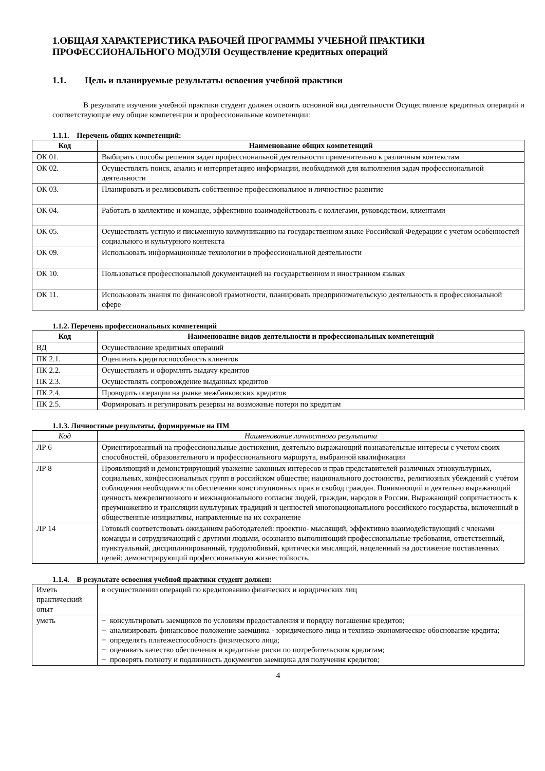1.ОБЩАЯ ХАРАКТЕРИСТИКА РАБОЧЕЙ ПРОГРАММЫ УЧЕБНОЙ ПРАКТИКИ ПРОФЕССИОНАЛЬНОГО МОДУЛЯ Осуществление кредитных операций
1.1. Цель и планируемые результаты освоения учебной практики
В результате изучения учебной практики студент должен освоить основной вид деятельности Осуществление кредитных операций и соответствующие ему общие компетенции и профессиональные компетенции:
1.1.1. Перечень общих компетенций:
| Код | Наименование общих компетенций |
| --- | --- |
| ОК 01. | Выбирать способы решения задач профессиональной деятельности применительно к различным контекстам |
| ОК 02. | Осуществлять поиск, анализ и интерпретацию информации, необходимой для выполнения задач профессиональной деятельности |
| ОК 03. | Планировать и реализовывать собственное профессиональное и личностное развитие |
| ОК 04. | Работать в коллективе и команде, эффективно взаимодействовать с коллегами, руководством, клиентами |
| ОК 05. | Осуществлять устную и письменную коммуникацию на государственном языке Российской Федерации с учетом особенностей социального и культурного контекста |
| ОК 09. | Использовать информационные технологии в профессиональной деятельности |
| ОК 10. | Пользоваться профессиональной документацией на государственном и иностранном языках |
| ОК 11. | Использовать знания по финансовой грамотности, планировать предпринимательскую деятельность в профессиональной сфере |
1.1.2. Перечень профессиональных компетенций
| Код | Наименование видов деятельности и профессиональных компетенций |
| --- | --- |
| ВД | Осуществление кредитных операций |
| ПК 2.1. | Оценивать кредитоспособность клиентов |
| ПК 2.2. | Осуществлять и оформлять выдачу кредитов |
| ПК 2.3. | Осуществлять сопровождение выданных кредитов |
| ПК 2.4. | Проводить операции на рынке межбанковских кредитов |
| ПК 2.5. | Формировать и регулировать резервы на возможные потери по кредитам |
1.1.3. Личностные результаты, формируемые на ПМ
| Код | Наименование личностного результата |
| ЛР 6 | Ориентированный на профессиональные достижения, деятельно выражающий познавательные интересы с учетом своих способностей, образовательного и профессионального маршрута, выбранной квалификации |
| ЛР 8 | Проявляющий и демонстрирующий уважение законных интересов и прав представителей различных этнокультурных, социальных, конфессиональных групп в российском обществе; национального достоинства, религиозных убеждений с учётом соблюдения необходимости обеспечения конституционных прав и свобод граждан. Понимающий и деятельно выражающий ценность межрелигиозного и межнационального согласия людей, граждан, народов в России. Выражающий сопричастность к преумножению и трансляции культурных традиций и ценностей многонационального российского государства, включенный в общественные инициативы, направленные на их сохранение |
| ЛР 14 | Готовый соответствовать ожиданиям работодателей: проектно- мыслящий, эффективно взаимодействующий с членами команды и сотрудничающий с другими людьми, осознанно выполняющий профессиональные требования, ответственный, пунктуальный, дисциплинированный, трудолюбивый, критически мыслящий, нацеленный на достижение поставленных целей; демонстрирующий профессиональную жизнестойкость. |
1.1.4. В результате освоения учебной практики студент должен:
| Иметь практический опыт | в осуществлении операций по кредитованию физических и юридических лиц |
| уметь | − консультировать заемщиков по условиям предоставления и порядку погашения кредитов; − анализировать финансовое положение заемщика - юридического лица и технико-экономическое обоснование кредита; − определять платежеспособность физического лица; − оценивать качество обеспечения и кредитные риски по потребительским кредитам; − проверять полноту и подлинность документов заемщика для получения кредитов; |
4